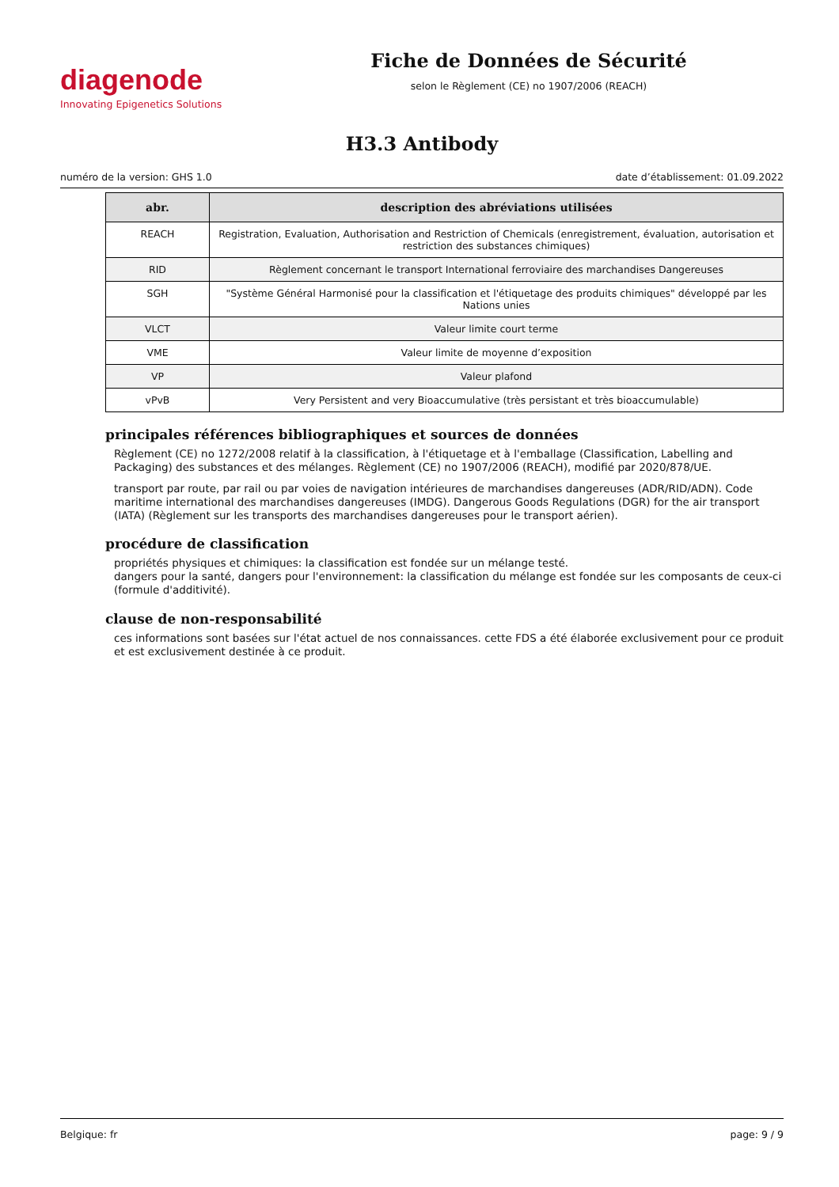diagenode
Innovating Epigenetics Solutions
Fiche de Données de Sécurité
selon le Règlement (CE) no 1907/2006 (REACH)
H3.3 Antibody
numéro de la version: GHS 1.0 date d’établissement: 01.09.2022
| abr. | description des abréviations utilisées |
| --- | --- |
| REACH | Registration, Evaluation, Authorisation and Restriction of Chemicals (enregistrement, évaluation, autorisation et restriction des substances chimiques) |
| RID | Règlement concernant le transport International ferroviaire des marchandises Dangereuses |
| SGH | "Système Général Harmonisé pour la classification et l'étiquetage des produits chimiques" développé par les Nations unies |
| VLCT | Valeur limite court terme |
| VME | Valeur limite de moyenne d’exposition |
| VP | Valeur plafond |
| vPvB | Very Persistent and very Bioaccumulative (très persistant et très bioaccumulable) |
principales références bibliographiques et sources de données
Règlement (CE) no 1272/2008 relatif à la classification, à l'étiquetage et à l'emballage (Classification, Labelling and Packaging) des substances et des mélanges. Règlement (CE) no 1907/2006 (REACH), modifié par 2020/878/UE.
transport par route, par rail ou par voies de navigation intérieures de marchandises dangereuses (ADR/RID/ADN). Code maritime international des marchandises dangereuses (IMDG). Dangerous Goods Regulations (DGR) for the air transport (IATA) (Règlement sur les transports des marchandises dangereuses pour le transport aérien).
procédure de classification
propriétés physiques et chimiques: la classification est fondée sur un mélange testé.
dangers pour la santé, dangers pour l'environnement: la classification du mélange est fondée sur les composants de ceux-ci (formule d'additivité).
clause de non-responsabilité
ces informations sont basées sur l'état actuel de nos connaissances. cette FDS a été élaborée exclusivement pour ce produit et est exclusivement destinée à ce produit.
Belgique: fr page: 9 / 9